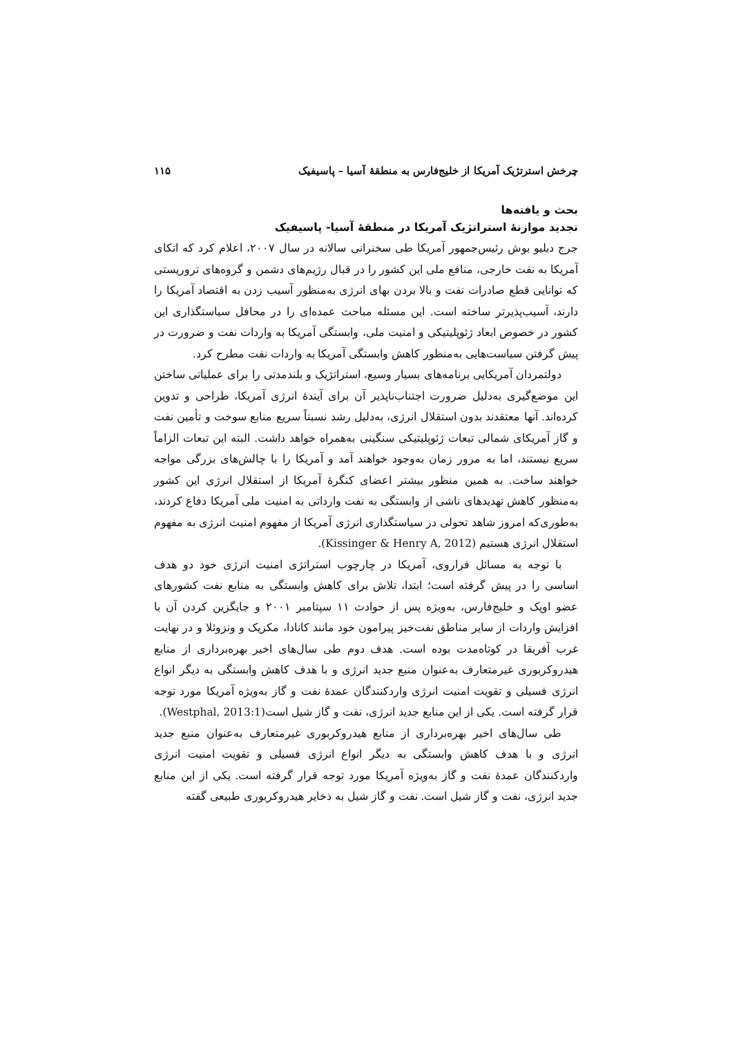چرخش استرتژیک آمریکا از خلیج‌فارس به منطقهٔ آسیا – پاسیفیک ۱۱۵
بحث و یافته‌ها
تجدید موازنهٔ استراتژیک آمریکا در منطقهٔ آسیا- پاسیفیک
جرج دبلیو بوش رئیس‌جمهور آمریکا طی سخنرانی سالانه در سال ۲۰۰۷، اعلام کرد که اتکای آمریکا به نفت خارجی، منافع ملی این کشور را در قبال رژیم‌های دشمن و گروه‌های تروریستی که توانایی قطع صادرات نفت و بالا بردن بهای انرژی به‌منظور آسیب زدن به اقتصاد آمریکا را دارند، آسیب‌پذیرتر ساخته است. این مسئله مباحث عمده‌ای را در محافل سیاستگذاری این کشور در خصوص ابعاد ژئوپلیتیکی و امنیت ملی، وابستگی آمریکا به واردات نفت و ضرورت در پیش گرفتن سیاست‌هایی به‌منظور کاهش وابستگی آمریکا به واردات نفت مطرح کرد.
دولتمردان آمریکایی برنامه‌های بسیار وسیع، استراتژیک و بلندمدتی را برای عملیاتی ساختن این موضع‌گیری به‌دلیل ضرورت اجتناب‌ناپذیر آن برای آیندهٔ انرژی آمریکا، طراحی و تدوین کرده‌اند. آنها معتقدند بدون استقلال انرژی، به‌دلیل رشد نسبتاً سریع منابع سوخت و تأمین نفت و گاز آمریکای شمالی تبعات ژئوپلیتیکی سنگینی به‌همراه خواهد داشت. البته این تبعات الزاماً سریع نیستند، اما به مرور زمان به‌وجود خواهند آمد و آمریکا را با چالش‌های بزرگی مواجه خواهند ساخت. به همین منظور بیشتر اعضای کنگرهٔ آمریکا از استقلال انرژی این کشور به‌منظور کاهش تهدیدهای ناشی از وابستگی به نفت وارداتی به امنیت ملی آمریکا دفاع کردند، به‌طوری‌که امروز شاهد تحولی در سیاستگذاری انرژی آمریکا از مفهوم امنیت انرژی به مفهوم استقلال انرژی هستیم (Kissinger & Henry A, 2012).
با توجه به مسائل فراروی، آمریکا در چارچوب استراتژی امنیت انرژی خود دو هدف اساسی را در پیش گرفته است؛ ابتدا، تلاش برای کاهش وابستگی به منابع نفت کشورهای عضو اوپک و خلیج‌فارس، به‌ویژه پس از حوادث ۱۱ سپتامبر ۲۰۰۱ و جایگزین کردن آن با افزایش واردات از سایر مناطق نفت‌خیز پیرامون خود مانند کانادا، مکزیک و ونزوئلا و در نهایت غرب آفریقا در کوتاه‌مدت بوده است. هدف دوم طی سال‌های اخیر بهره‌برداری از منابع هیدروکربوری غیرمتعارف به‌عنوان منبع جدید انرژی و با هدف کاهش وابستگی به دیگر انواع انرژی فسیلی و تقویت امنیت انرژی واردکنندگان عمدهٔ نفت و گاز به‌ویژه آمریکا مورد توجه قرار گرفته است. یکی از این منابع جدید انرژی، نفت و گاز شیل است(Westphal, 2013:1).
طی سال‌های اخیر بهره‌برداری از منابع هیدروکربوری غیرمتعارف به‌عنوان منبع جدید انرژی و با هدف کاهش وابستگی به دیگر انواع انرژی فسیلی و تقویت امنیت انرژی واردکنندگان عمدهٔ نفت و گاز به‌ویژه آمریکا مورد توجه قرار گرفته است. یکی از این منابع جدید انرژی، نفت و گاز شیل است. نفت و گاز شیل به ذخایر هیدروکربوری طبیعی گفته